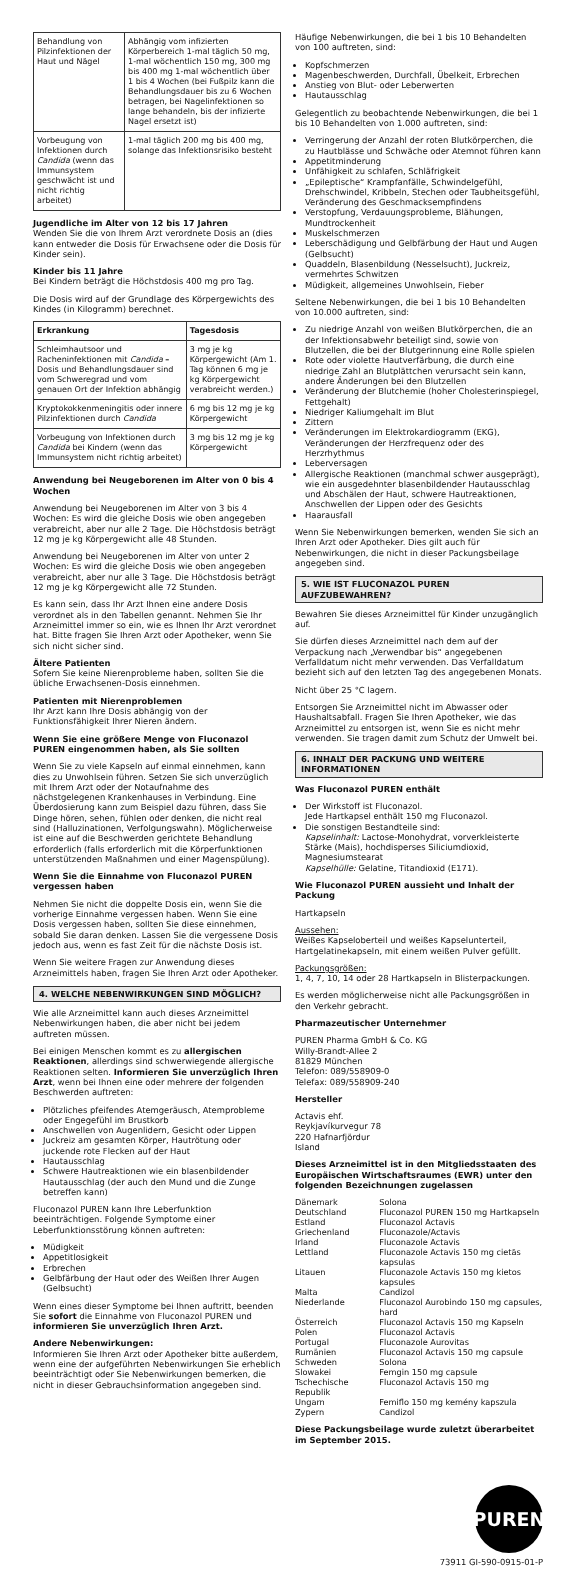| Behandlung von Pilzinfektionen der Haut und Nägel | Abhängig vom infizierten Körperbereich 1-mal täglich 50 mg, 1-mal wöchentlich 150 mg, 300 mg bis 400 mg 1-mal wöchentlich über 1 bis 4 Wochen (bei Fußpilz kann die Behandlungsdauer bis zu 6 Wochen betragen, bei Nagelinfektionen so lange behandeln, bis der infizierte Nagel ersetzt ist) |
| Vorbeugung von Infektionen durch Candida (wenn das Immunsystem geschwächt ist und nicht richtig arbeitet) | 1-mal täglich 200 mg bis 400 mg, solange das Infektionsrisiko besteht |
Jugendliche im Alter von 12 bis 17 Jahren
Wenden Sie die von Ihrem Arzt verordnete Dosis an (dies kann entweder die Dosis für Erwachsene oder die Dosis für Kinder sein).
Kinder bis 11 Jahre
Bei Kindern beträgt die Höchstdosis 400 mg pro Tag.
Die Dosis wird auf der Grundlage des Körpergewichts des Kindes (in Kilogramm) berechnet.
| Erkrankung | Tagesdosis |
| --- | --- |
| Schleimhautsoor und Racheninfektionen mit Candida – Dosis und Behandlungsdauer sind vom Schweregrad und vom genauen Ort der Infektion abhängig | 3 mg je kg Körpergewicht (Am 1. Tag können 6 mg je kg Körpergewicht verabreicht werden.) |
| Kryptokokkenmeningitis oder innere Pilzinfektionen durch Candida | 6 mg bis 12 mg je kg Körpergewicht |
| Vorbeugung von Infektionen durch Candida bei Kindern (wenn das Immunsystem nicht richtig arbeitet) | 3 mg bis 12 mg je kg Körpergewicht |
Anwendung bei Neugeborenen im Alter von 0 bis 4 Wochen
Anwendung bei Neugeborenen im Alter von 3 bis 4 Wochen: Es wird die gleiche Dosis wie oben angegeben verabreicht, aber nur alle 2 Tage. Die Höchstdosis beträgt 12 mg je kg Körpergewicht alle 48 Stunden.
Anwendung bei Neugeborenen im Alter von unter 2 Wochen: Es wird die gleiche Dosis wie oben angegeben verabreicht, aber nur alle 3 Tage. Die Höchstdosis beträgt 12 mg je kg Körpergewicht alle 72 Stunden.
Es kann sein, dass Ihr Arzt Ihnen eine andere Dosis verordnet als in den Tabellen genannt. Nehmen Sie Ihr Arzneimittel immer so ein, wie es Ihnen Ihr Arzt verordnet hat. Bitte fragen Sie Ihren Arzt oder Apotheker, wenn Sie sich nicht sicher sind.
Ältere Patienten
Sofern Sie keine Nierenprobleme haben, sollten Sie die übliche Erwachsenen-Dosis einnehmen.
Patienten mit Nierenproblemen
Ihr Arzt kann Ihre Dosis abhängig von der Funktionsfähigkeit Ihrer Nieren ändern.
Wenn Sie eine größere Menge von Fluconazol PUREN eingenommen haben, als Sie sollten
Wenn Sie zu viele Kapseln auf einmal einnehmen, kann dies zu Unwohlsein führen. Setzen Sie sich unverzüglich mit Ihrem Arzt oder der Notaufnahme des nächstgelegenen Krankenhauses in Verbindung. Eine Überdosierung kann zum Beispiel dazu führen, dass Sie Dinge hören, sehen, fühlen oder denken, die nicht real sind (Halluzinationen, Verfolgungswahn). Möglicherweise ist eine auf die Beschwerden gerichtete Behandlung erforderlich (falls erforderlich mit die Körperfunktionen unterstützenden Maßnahmen und einer Magenspülung).
Wenn Sie die Einnahme von Fluconazol PUREN vergessen haben
Nehmen Sie nicht die doppelte Dosis ein, wenn Sie die vorherige Einnahme vergessen haben. Wenn Sie eine Dosis vergessen haben, sollten Sie diese einnehmen, sobald Sie daran denken. Lassen Sie die vergessene Dosis jedoch aus, wenn es fast Zeit für die nächste Dosis ist.
Wenn Sie weitere Fragen zur Anwendung dieses Arzneimittels haben, fragen Sie Ihren Arzt oder Apotheker.
4. WELCHE NEBENWIRKUNGEN SIND MÖGLICH?
Wie alle Arzneimittel kann auch dieses Arzneimittel Nebenwirkungen haben, die aber nicht bei jedem auftreten müssen.
Bei einigen Menschen kommt es zu allergischen Reaktionen, allerdings sind schwerwiegende allergische Reaktionen selten. Informieren Sie unverzüglich Ihren Arzt, wenn bei Ihnen eine oder mehrere der folgenden Beschwerden auftreten:
Plötzliches pfeifendes Atemgeräusch, Atemprobleme oder Engegefühl im Brustkorb
Anschwellen von Augenlidern, Gesicht oder Lippen
Juckreiz am gesamten Körper, Hautrötung oder juckende rote Flecken auf der Haut
Hautausschlag
Schwere Hautreaktionen wie ein blasenbildender Hautausschlag (der auch den Mund und die Zunge betreffen kann)
Fluconazol PUREN kann Ihre Leberfunktion beeinträchtigen. Folgende Symptome einer Leberfunktionsstörung können auftreten:
Müdigkeit
Appetitlosigkeit
Erbrechen
Gelbfärbung der Haut oder des Weißen Ihrer Augen (Gelbsucht)
Wenn eines dieser Symptome bei Ihnen auftritt, beenden Sie sofort die Einnahme von Fluconazol PUREN und informieren Sie unverzüglich Ihren Arzt.
Andere Nebenwirkungen:
Informieren Sie Ihren Arzt oder Apotheker bitte außerdem, wenn eine der aufgeführten Nebenwirkungen Sie erheblich beeinträchtigt oder Sie Nebenwirkungen bemerken, die nicht in dieser Gebrauchsinformation angegeben sind.
Häufige Nebenwirkungen, die bei 1 bis 10 Behandelten von 100 auftreten, sind:
Kopfschmerzen
Magenbeschwerden, Durchfall, Übelkeit, Erbrechen
Anstieg von Blut- oder Leberwerten
Hautausschlag
Gelegentlich zu beobachtende Nebenwirkungen, die bei 1 bis 10 Behandelten von 1.000 auftreten, sind:
Verringerung der Anzahl der roten Blutkörperchen, die zu Hautblässe und Schwäche oder Atemnot führen kann
Appetitminderung
Unfähigkeit zu schlafen, Schläfrigkeit
„Epileptische“ Krampfanfälle, Schwindelgefühl, Drehschwindel, Kribbeln, Stechen oder Taubheitsgefühl, Veränderung des Geschmacksempfindens
Verstopfung, Verdauungsprobleme, Blähungen, Mundtrockenheit
Muskelschmerzen
Leberschädigung und Gelbfärbung der Haut und Augen (Gelbsucht)
Quaddeln, Blasenbildung (Nesselsucht), Juckreiz, vermehrtes Schwitzen
Müdigkeit, allgemeines Unwohlsein, Fieber
Seltene Nebenwirkungen, die bei 1 bis 10 Behandelten von 10.000 auftreten, sind:
Zu niedrige Anzahl von weißen Blutkörperchen, die an der Infektionsabwehr beteiligt sind, sowie von Blutzellen, die bei der Blutgerinnung eine Rolle spielen
Rote oder violette Hautverfärbung, die durch eine niedrige Zahl an Blutplättchen verursacht sein kann, andere Änderungen bei den Blutzellen
Veränderung der Blutchemie (hoher Cholesterinspiegel, Fettgehalt)
Niedriger Kaliumgehalt im Blut
Zittern
Veränderungen im Elektrokardiogramm (EKG), Veränderungen der Herzfrequenz oder des Herzrhythmus
Leberversagen
Allergische Reaktionen (manchmal schwer ausgeprägt), wie ein ausgedehnter blasenbildender Hautausschlag und Abschälen der Haut, schwere Hautreaktionen, Anschwellen der Lippen oder des Gesichts
Haarausfall
Wenn Sie Nebenwirkungen bemerken, wenden Sie sich an Ihren Arzt oder Apotheker. Dies gilt auch für Nebenwirkungen, die nicht in dieser Packungsbeilage angegeben sind.
5. WIE IST FLUCONAZOL PUREN AUFZUBEWAHREN?
Bewahren Sie dieses Arzneimittel für Kinder unzugänglich auf.
Sie dürfen dieses Arzneimittel nach dem auf der Verpackung nach „Verwendbar bis“ angegebenen Verfalldatum nicht mehr verwenden. Das Verfalldatum bezieht sich auf den letzten Tag des angegebenen Monats.
Nicht über 25 °C lagern.
Entsorgen Sie Arzneimittel nicht im Abwasser oder Haushaltsabfall. Fragen Sie Ihren Apotheker, wie das Arzneimittel zu entsorgen ist, wenn Sie es nicht mehr verwenden. Sie tragen damit zum Schutz der Umwelt bei.
6. INHALT DER PACKUNG UND WEITERE INFORMATIONEN
Was Fluconazol PUREN enthält
Der Wirkstoff ist Fluconazol.
Jede Hartkapsel enthält 150 mg Fluconazol.
Die sonstigen Bestandteile sind:
Kapselinhalt: Lactose-Monohydrat, vorverkleisterte Stärke (Mais), hochdisperses Siliciumdioxid, Magnesiumstearat
Kapselhülle: Gelatine, Titandioxid (E171).
Wie Fluconazol PUREN aussieht und Inhalt der Packung
Hartkapseln
Aussehen:
Weißes Kapseloberteil und weißes Kapselunterteil, Hartgelatinekapseln, mit einem weißen Pulver gefüllt.
Packungsgrößen:
1, 4, 7, 10, 14 oder 28 Hartkapseln in Blisterpackungen.
Es werden möglicherweise nicht alle Packungsgrößen in den Verkehr gebracht.
Pharmazeutischer Unternehmer
PUREN Pharma GmbH & Co. KG
Willy-Brandt-Allee 2
81829 München
Telefon: 089/558909-0
Telefax: 089/558909-240
Hersteller
Actavis ehf.
Reykjavíkurvegur 78
220 Hafnarfjördur
Island
Dieses Arzneimittel ist in den Mitgliedsstaaten des Europäischen Wirtschaftsraumes (EWR) unter den folgenden Bezeichnungen zugelassen
| Dänemark | Solona |
| Deutschland | Fluconazol PUREN 150 mg Hartkapseln |
| Estland | Fluconazol Actavis |
| Griechenland | Fluconazole/Actavis |
| Irland | Fluconazole Actavis |
| Lettland | Fluconazole Actavis 150 mg cietās kapsulas |
| Litauen | Fluconazole Actavis 150 mg kietos kapsules |
| Malta | Candizol |
| Niederlande | Fluconazol Aurobindo 150 mg capsules, hard |
| Österreich | Fluconazol Actavis 150 mg Kapseln |
| Polen | Fluconazol Actavis |
| Portugal | Fluconazole Aurovitas |
| Rumänien | Fluconazol Actavis 150 mg capsule |
| Schweden | Solona |
| Slowakei | Femgin 150 mg capsule |
| Tschechische Republik | Fluconazol Actavis 150 mg |
| Ungarn | Femiflo 150 mg kemény kapszula |
| Zypern | Candizol |
Diese Packungsbeilage wurde zuletzt überarbeitet im September 2015.
PUREN
73911 GI-590-0915-01-P